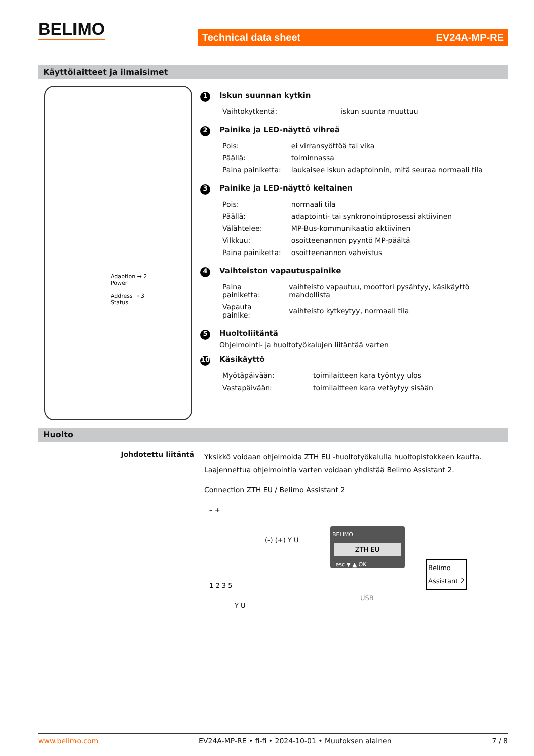BELIMO
Technical data sheet EV24A-MP-RE
Käyttölaitteet ja ilmaisimet
Adaption → 2
Power
Address → 3
Status
1 Iskun suunnan kytkin
| Vaihtokytkentä: | iskun suunta muuttuu |
2 Painike ja LED-näyttö vihreä
| Pois: | ei virransyöttöä tai vika |
| Päällä: | toiminnassa |
| Paina painiketta: | laukaisee iskun adaptoinnin, mitä seuraa normaali tila |
3 Painike ja LED-näyttö keltainen
| Pois: | normaali tila |
| Päällä: | adaptointi- tai synkronointiprosessi aktiivinen |
| Välähtelee: | MP-Bus-kommunikaatio aktiivinen |
| Vilkkuu: | osoitteenannon pyyntö MP-päältä |
| Paina painiketta: | osoitteenannon vahvistus |
4 Vaihteiston vapautuspainike
| Paina painiketta: | vaihteisto vapautuu, moottori pysähtyy, käsikäyttö mahdollista |
| Vapauta painike: | vaihteisto kytkeytyy, normaali tila |
5 Huoltoliitäntä
Ohjelmointi- ja huoltotyökalujen liitäntää varten
10 Käsikäyttö
| Myötäpäivään: | toimilaitteen kara työntyy ulos |
| Vastapäivään: | toimilaitteen kara vetäytyy sisään |
Huolto
Johdotettu liitäntä
Yksikkö voidaan ohjelmoida ZTH EU -huoltotyökalulla huoltopistokkeen kautta.
Laajennettua ohjelmointia varten voidaan yhdistää Belimo Assistant 2.
Connection ZTH EU / Belimo Assistant 2
– +
(–) (+) Y U
1 2 3 5
Y U
BELIMO
ZTH EU
i esc ▼ ▲ OK
USB
Belimo
Assistant 2
www.belimo.com EV24A-MP-RE • fi-fi • 2024-10-01 • Muutoksen alainen 7 / 8